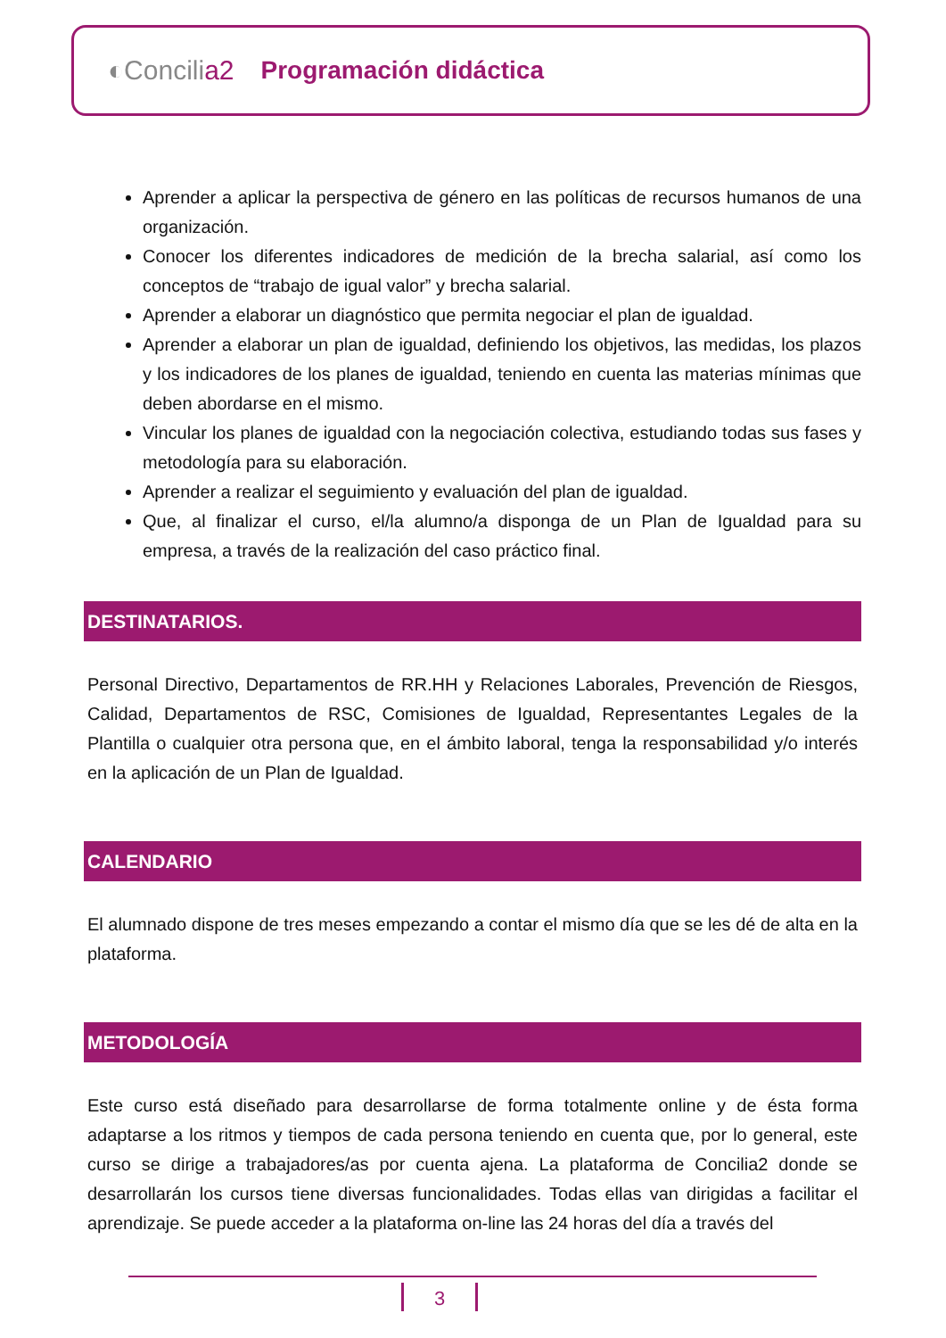◐Concilia2 Programación didáctica
Aprender a aplicar la perspectiva de género en las políticas de recursos humanos de una organización.
Conocer los diferentes indicadores de medición de la brecha salarial, así como los conceptos de “trabajo de igual valor” y brecha salarial.
Aprender a elaborar un diagnóstico que permita negociar el plan de igualdad.
Aprender a elaborar un plan de igualdad, definiendo los objetivos, las medidas, los plazos y los indicadores de los planes de igualdad, teniendo en cuenta las materias mínimas que deben abordarse en el mismo.
Vincular los planes de igualdad con la negociación colectiva, estudiando todas sus fases y metodología para su elaboración.
Aprender a realizar el seguimiento y evaluación del plan de igualdad.
Que, al finalizar el curso, el/la alumno/a disponga de un Plan de Igualdad para su empresa, a través de la realización del caso práctico final.
DESTINATARIOS.
Personal Directivo, Departamentos de RR.HH y Relaciones Laborales, Prevención de Riesgos, Calidad, Departamentos de RSC, Comisiones de Igualdad, Representantes Legales de la Plantilla o cualquier otra persona que, en el ámbito laboral, tenga la responsabilidad y/o interés en la aplicación de un Plan de Igualdad.
CALENDARIO
El alumnado dispone de tres meses empezando a contar el mismo día que se les dé de alta en la plataforma.
METODOLOGÍA
Este curso está diseñado para desarrollarse de forma totalmente online y de ésta forma adaptarse a los ritmos y tiempos de cada persona teniendo en cuenta que, por lo general, este curso se dirige a trabajadores/as por cuenta ajena. La plataforma de Concilia2 donde se desarrollarán los cursos tiene diversas funcionalidades. Todas ellas van dirigidas a facilitar el aprendizaje. Se puede acceder a la plataforma on-line las 24 horas del día a través del
3